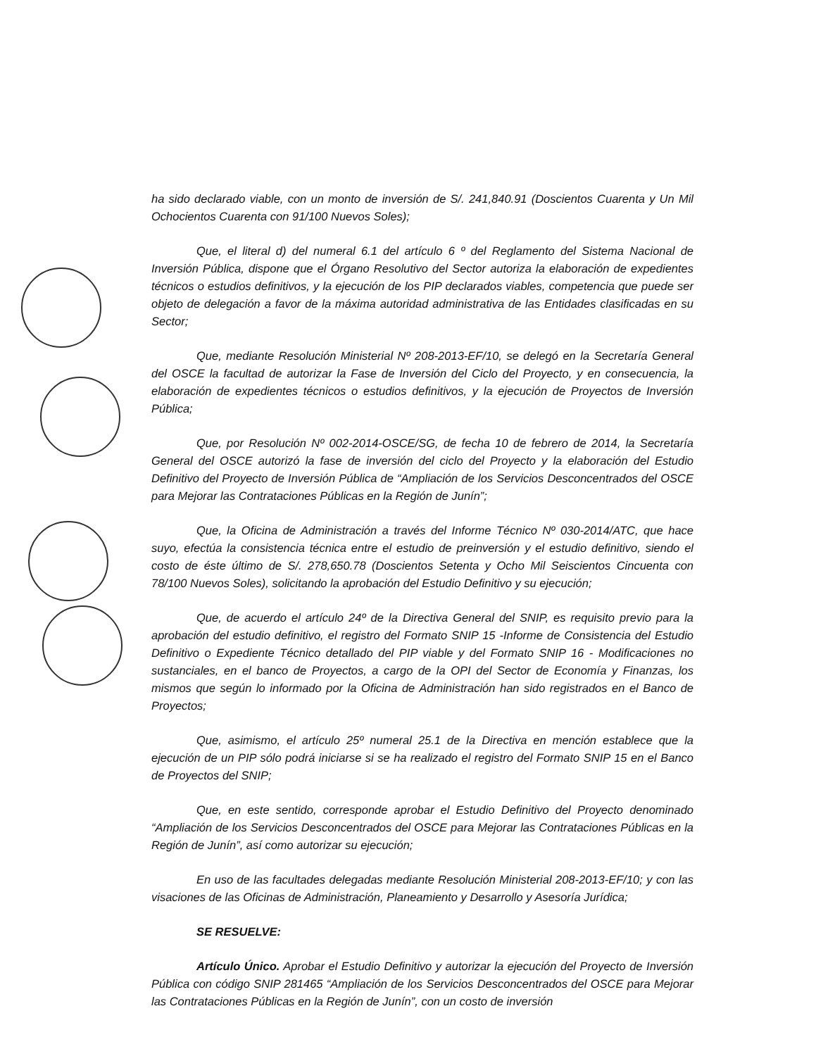ha sido declarado viable, con un monto de inversión de S/. 241,840.91 (Doscientos Cuarenta y Un Mil Ochocientos Cuarenta con 91/100 Nuevos Soles);
Que, el literal d) del numeral 6.1 del artículo 6 º del Reglamento del Sistema Nacional de Inversión Pública, dispone que el Órgano Resolutivo del Sector autoriza la elaboración de expedientes técnicos o estudios definitivos, y la ejecución de los PIP declarados viables, competencia que puede ser objeto de delegación a favor de la máxima autoridad administrativa de las Entidades clasificadas en su Sector;
Que, mediante Resolución Ministerial Nº 208-2013-EF/10, se delegó en la Secretaría General del OSCE la facultad de autorizar la Fase de Inversión del Ciclo del Proyecto, y en consecuencia, la elaboración de expedientes técnicos o estudios definitivos, y la ejecución de Proyectos de Inversión Pública;
Que, por Resolución Nº 002-2014-OSCE/SG, de fecha 10 de febrero de 2014, la Secretaría General del OSCE autorizó la fase de inversión del ciclo del Proyecto y la elaboración del Estudio Definitivo del Proyecto de Inversión Pública de “Ampliación de los Servicios Desconcentrados del OSCE para Mejorar las Contrataciones Públicas en la Región de Junín”;
Que, la Oficina de Administración a través del Informe Técnico Nº 030-2014/ATC, que hace suyo, efectúa la consistencia técnica entre el estudio de preinversión y el estudio definitivo, siendo el costo de éste último de S/. 278,650.78 (Doscientos Setenta y Ocho Mil Seiscientos Cincuenta con 78/100 Nuevos Soles), solicitando la aprobación del Estudio Definitivo y su ejecución;
Que, de acuerdo el artículo 24º de la Directiva General del SNIP, es requisito previo para la aprobación del estudio definitivo, el registro del Formato SNIP 15 -Informe de Consistencia del Estudio Definitivo o Expediente Técnico detallado del PIP viable y del Formato SNIP 16 - Modificaciones no sustanciales, en el banco de Proyectos, a cargo de la OPI del Sector de Economía y Finanzas, los mismos que según lo informado por la Oficina de Administración han sido registrados en el Banco de Proyectos;
Que, asimismo, el artículo 25º numeral 25.1 de la Directiva en mención establece que la ejecución de un PIP sólo podrá iniciarse si se ha realizado el registro del Formato SNIP 15 en el Banco de Proyectos del SNIP;
Que, en este sentido, corresponde aprobar el Estudio Definitivo del Proyecto denominado “Ampliación de los Servicios Desconcentrados del OSCE para Mejorar las Contrataciones Públicas en la Región de Junín”, así como autorizar su ejecución;
En uso de las facultades delegadas mediante Resolución Ministerial 208-2013-EF/10; y con las visaciones de las Oficinas de Administración, Planeamiento y Desarrollo y Asesoría Jurídica;
SE RESUELVE:
Artículo Único. Aprobar el Estudio Definitivo y autorizar la ejecución del Proyecto de Inversión Pública con código SNIP 281465 “Ampliación de los Servicios Desconcentrados del OSCE para Mejorar las Contrataciones Públicas en la Región de Junín”, con un costo de inversión